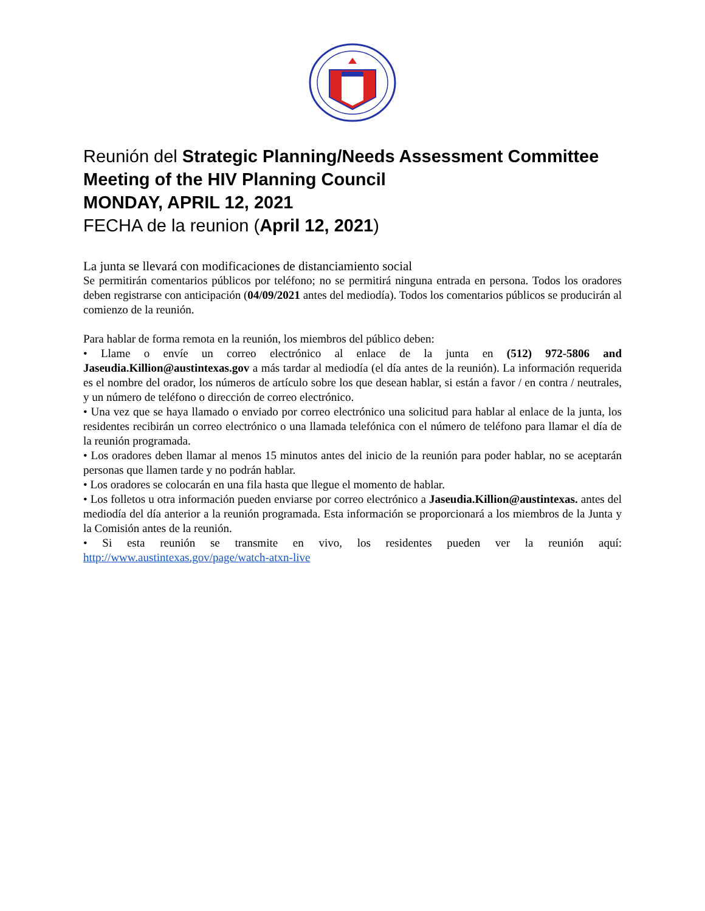Reunión del Strategic Planning/Needs Assessment Committee Meeting of the HIV Planning Council
MONDAY, APRIL 12, 2021
FECHA de la reunion (April 12, 2021)
La junta se llevará con modificaciones de distanciamiento social
Se permitirán comentarios públicos por teléfono; no se permitirá ninguna entrada en persona. Todos los oradores deben registrarse con anticipación (04/09/2021 antes del mediodía). Todos los comentarios públicos se producirán al comienzo de la reunión.
Para hablar de forma remota en la reunión, los miembros del público deben:
• Llame o envíe un correo electrónico al enlace de la junta en (512) 972-5806 and Jaseudia.Killion@austintexas.gov a más tardar al mediodía (el día antes de la reunión). La información requerida es el nombre del orador, los números de artículo sobre los que desean hablar, si están a favor / en contra / neutrales, y un número de teléfono o dirección de correo electrónico.
• Una vez que se haya llamado o enviado por correo electrónico una solicitud para hablar al enlace de la junta, los residentes recibirán un correo electrónico o una llamada telefónica con el número de teléfono para llamar el día de la reunión programada.
• Los oradores deben llamar al menos 15 minutos antes del inicio de la reunión para poder hablar, no se aceptarán personas que llamen tarde y no podrán hablar.
• Los oradores se colocarán en una fila hasta que llegue el momento de hablar.
• Los folletos u otra información pueden enviarse por correo electrónico a Jaseudia.Killion@austintexas. antes del mediodía del día anterior a la reunión programada. Esta información se proporcionará a los miembros de la Junta y la Comisión antes de la reunión.
• Si esta reunión se transmite en vivo, los residentes pueden ver la reunión aquí: http://www.austintexas.gov/page/watch-atxn-live